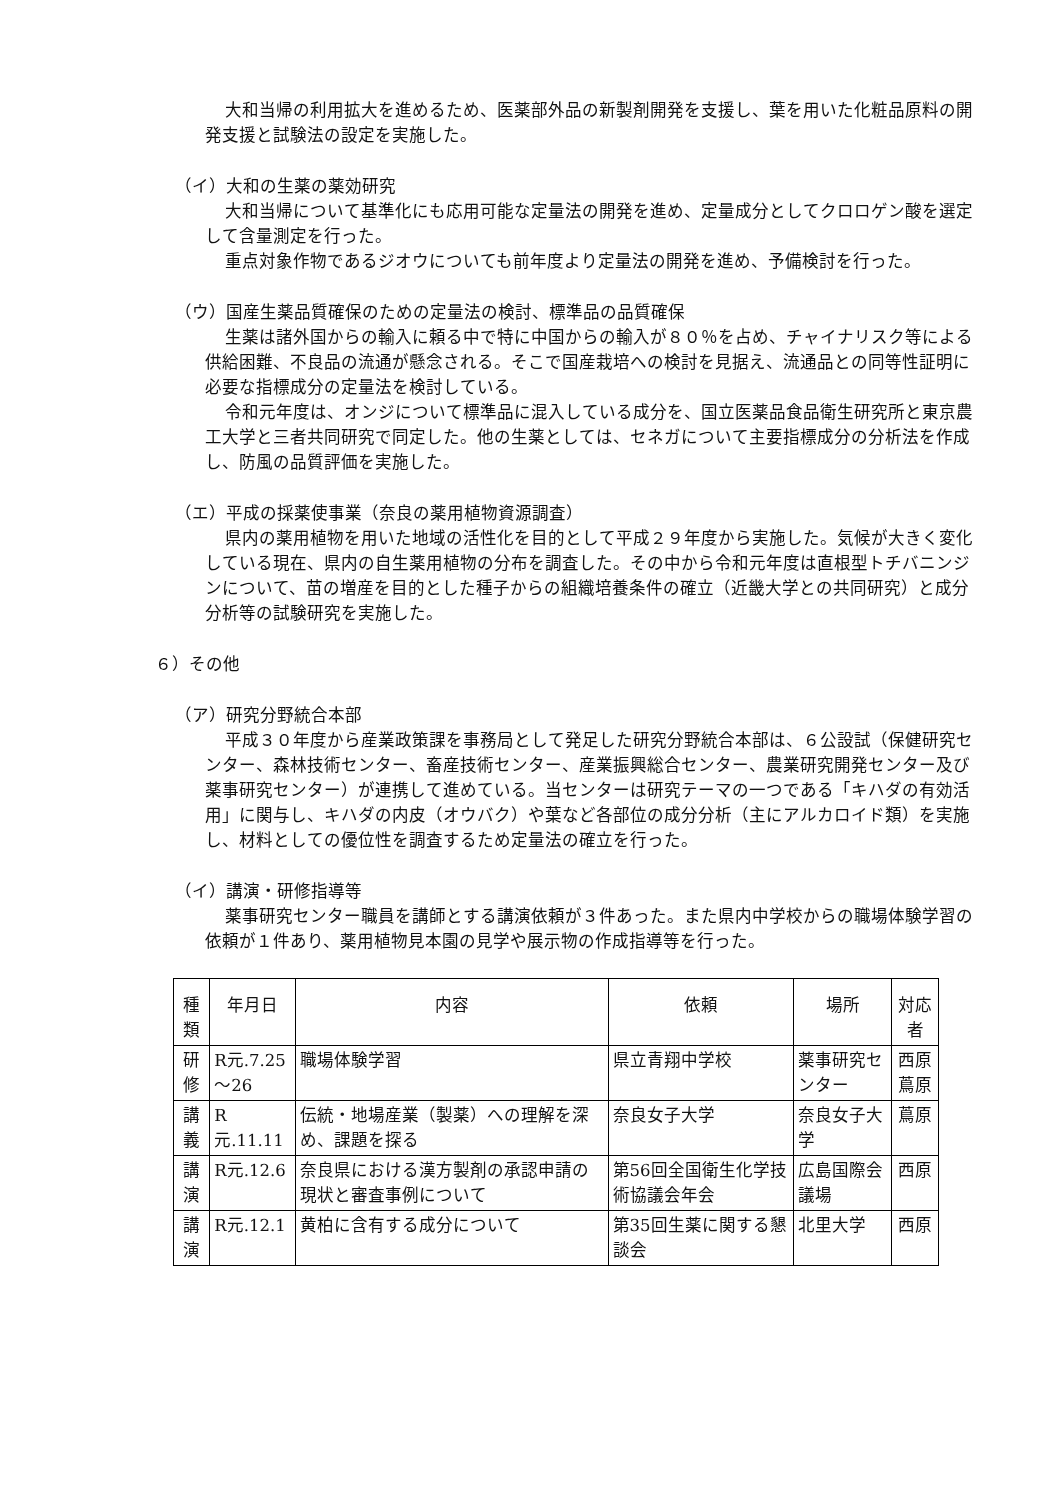大和当帰の利用拡大を進めるため、医薬部外品の新製剤開発を支援し、葉を用いた化粧品原料の開発支援と試験法の設定を実施した。
（イ）大和の生薬の薬効研究
大和当帰について基準化にも応用可能な定量法の開発を進め、定量成分としてクロロゲン酸を選定して含量測定を行った。
重点対象作物であるジオウについても前年度より定量法の開発を進め、予備検討を行った。
（ウ）国産生薬品質確保のための定量法の検討、標準品の品質確保
生薬は諸外国からの輸入に頼る中で特に中国からの輸入が８０％を占め、チャイナリスク等による供給困難、不良品の流通が懸念される。そこで国産栽培への検討を見据え、流通品との同等性証明に必要な指標成分の定量法を検討している。
令和元年度は、オンジについて標準品に混入している成分を、国立医薬品食品衛生研究所と東京農工大学と三者共同研究で同定した。他の生薬としては、セネガについて主要指標成分の分析法を作成し、防風の品質評価を実施した。
（エ）平成の採薬使事業（奈良の薬用植物資源調査）
県内の薬用植物を用いた地域の活性化を目的として平成２９年度から実施した。気候が大きく変化している現在、県内の自生薬用植物の分布を調査した。その中から令和元年度は直根型トチバニンジンについて、苗の増産を目的とした種子からの組織培養条件の確立（近畿大学との共同研究）と成分分析等の試験研究を実施した。
６）その他
（ア）研究分野統合本部
平成３０年度から産業政策課を事務局として発足した研究分野統合本部は、６公設試（保健研究センター、森林技術センター、畜産技術センター、産業振興総合センター、農業研究開発センター及び薬事研究センター）が連携して進めている。当センターは研究テーマの一つである「キハダの有効活用」に関与し、キハダの内皮（オウバク）や葉など各部位の成分分析（主にアルカロイド類）を実施し、材料としての優位性を調査するため定量法の確立を行った。
（イ）講演・研修指導等
薬事研究センター職員を講師とする講演依頼が３件あった。また県内中学校からの職場体験学習の依頼が１件あり、薬用植物見本園の見学や展示物の作成指導等を行った。
| 種類 | 年月日 | 内容 | 依頼 | 場所 | 対応者 |
| --- | --- | --- | --- | --- | --- |
| 研修 | R元.7.25 ～26 | 職場体験学習 | 県立青翔中学校 | 薬事研究センター | 西原 蔦原 |
| 講義 | R元.11.11 | 伝統・地場産業（製薬）への理解を深め、課題を探る | 奈良女子大学 | 奈良女子大学 | 蔦原 |
| 講演 | R元.12.6 | 奈良県における漢方製剤の承認申請の現状と審査事例について | 第56回全国衛生化学技術協議会年会 | 広島国際会議場 | 西原 |
| 講演 | R元.12.1 | 黄柏に含有する成分について | 第35回生薬に関する懇談会 | 北里大学 | 西原 |